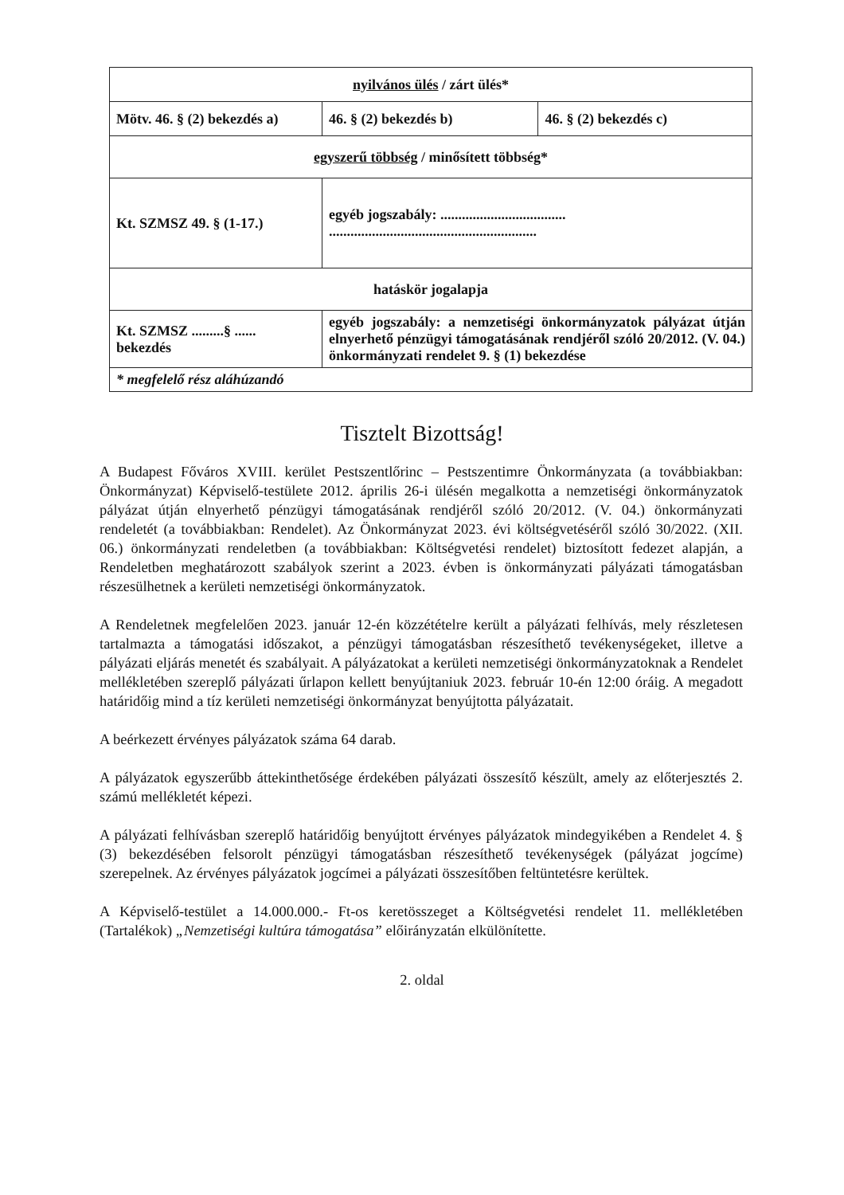| nyilvános ülés / zárt ülés* | | |
| Mötv. 46. § (2) bekezdés a) | 46. § (2) bekezdés b) | 46. § (2) bekezdés c) |
| egyszerű többség / minősített többség* | | |
| Kt. SZMSZ 49. § (1-17.) | egyéb jogszabály: ................................... .......................................................... | |
| hatáskör jogalapja | | |
| Kt. SZMSZ .........§ ...... bekezdés | egyéb jogszabály: a nemzetiségi önkormányzatok pályázat útján elnyerhető pénzügyi támogatásának rendjéről szóló 20/2012. (V. 04.) önkormányzati rendelet 9. § (1) bekezdése | |
| * megfelelő rész aláhúzandó | | |
Tisztelt Bizottság!
A Budapest Főváros XVIII. kerület Pestszentlőrinc – Pestszentimre Önkormányzata (a továbbiakban: Önkormányzat) Képviselő-testülete 2012. április 26-i ülésén megalkotta a nemzetiségi önkormányzatok pályázat útján elnyerhető pénzügyi támogatásának rendjéről szóló 20/2012. (V. 04.) önkormányzati rendeletét (a továbbiakban: Rendelet). Az Önkormányzat 2023. évi költségvetéséről szóló 30/2022. (XII. 06.) önkormányzati rendeletben (a továbbiakban: Költségvetési rendelet) biztosított fedezet alapján, a Rendeletben meghatározott szabályok szerint a 2023. évben is önkormányzati pályázati támogatásban részesülhetnek a kerületi nemzetiségi önkormányzatok.
A Rendeletnek megfelelően 2023. január 12-én közzétételre került a pályázati felhívás, mely részletesen tartalmazta a támogatási időszakot, a pénzügyi támogatásban részesíthető tevékenységeket, illetve a pályázati eljárás menetét és szabályait. A pályázatokat a kerületi nemzetiségi önkormányzatoknak a Rendelet mellékletében szereplő pályázati űrlapon kellett benyújtaniuk 2023. február 10-én 12:00 óráig. A megadott határidőig mind a tíz kerületi nemzetiségi önkormányzat benyújtotta pályázatait.
A beérkezett érvényes pályázatok száma 64 darab.
A pályázatok egyszerűbb áttekinthetősége érdekében pályázati összesítő készült, amely az előterjesztés 2. számú mellékletét képezi.
A pályázati felhívásban szereplő határidőig benyújtott érvényes pályázatok mindegyikében a Rendelet 4. § (3) bekezdésében felsorolt pénzügyi támogatásban részesíthető tevékenységek (pályázat jogcíme) szerepelnek. Az érvényes pályázatok jogcímei a pályázati összesítőben feltüntetésre kerültek.
A Képviselő-testület a 14.000.000.- Ft-os keretösszeget a Költségvetési rendelet 11. mellékletében (Tartalékok) „Nemzetiségi kultúra támogatása” előirányzatán elkülönítette.
2. oldal